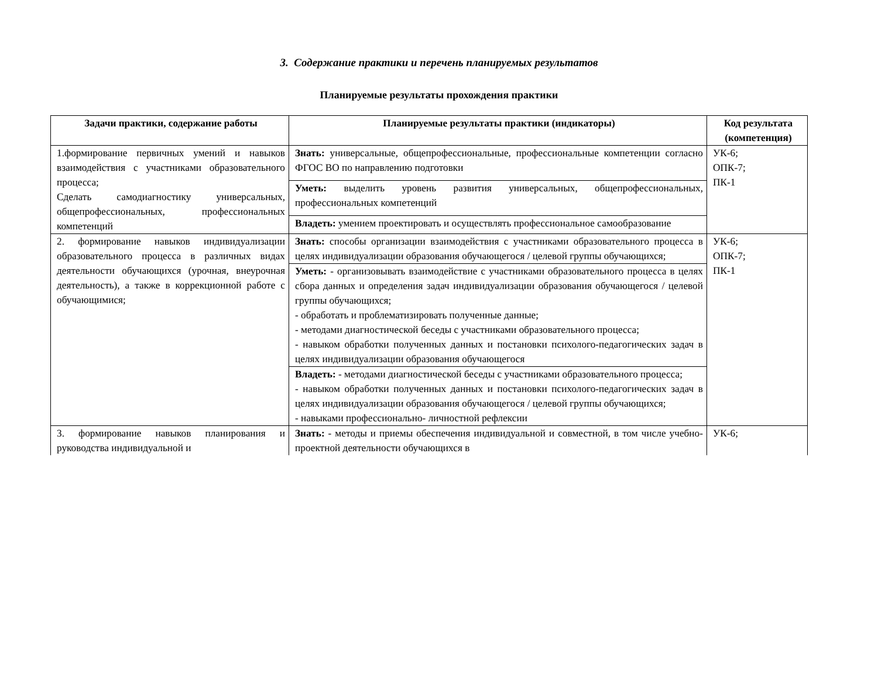3. Содержание практики и перечень планируемых результатов
Планируемые результаты прохождения практики
| Задачи практики, содержание работы | Планируемые результаты практики (индикаторы) | Код результата (компетенция) |
| --- | --- | --- |
| 1.формирование первичных умений и навыков взаимодействия с участниками образовательного процесса; Сделать самодиагностику универсальных, общепрофессиональных, профессиональных компетенций | Знать: универсальные, общепрофессиональные, профессиональные компетенции согласно ФГОС ВО по направлению подготовки | УК-6; ОПК-7; ПК-1 |
| | Уметь: выделить уровень развития универсальных, общепрофессиональных, профессиональных компетенций | |
| | Владеть: умением проектировать и осуществлять профессиональное самообразование | |
| 2. формирование навыков индивидуализации образовательного процесса в различных видах деятельности обучающихся (урочная, внеурочная деятельность), а также в коррекционной работе с обучающимися; | Знать: способы организации взаимодействия с участниками образовательного процесса в целях индивидуализации образования обучающегося / целевой группы обучающихся; | УК-6; ОПК-7; ПК-1 |
| | Уметь: - организовывать взаимодействие с участниками образовательного процесса в целях сбора данных и определения задач индивидуализации образования обучающегося / целевой группы обучающихся; - обработать и проблематизировать полученные данные; - методами диагностической беседы с участниками образовательного процесса; - навыком обработки полученных данных и постановки психолого-педагогических задач в целях индивидуализации образования обучающегося | |
| | Владеть: - методами диагностической беседы с участниками образовательного процесса; - навыком обработки полученных данных и постановки психолого-педагогических задач в целях индивидуализации образования обучающегося / целевой группы обучающихся; - навыками профессионально- личностной рефлексии | |
| 3. формирование навыков планирования и руководства индивидуальной и | Знать: - методы и приемы обеспечения индивидуальной и совместной, в том числе учебно-проектной деятельности обучающихся в | УК-6; |